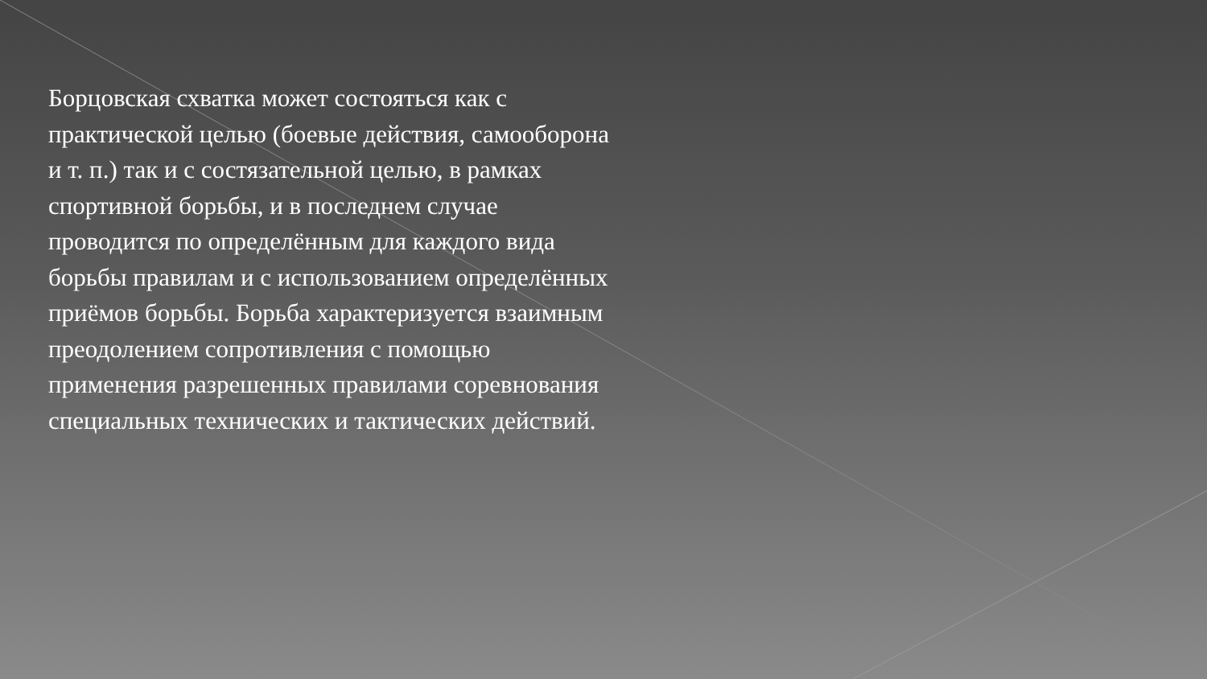Борцовская схватка может состояться как с практической целью (боевые действия, самооборона и т. п.) так и с состязательной целью, в рамках спортивной борьбы, и в последнем случае проводится по определённым для каждого вида борьбы правилам и с использованием определённых приёмов борьбы. Борьба характеризуется взаимным преодолением сопротивления с помощью применения разрешенных правилами соревнования специальных технических и тактических действий.